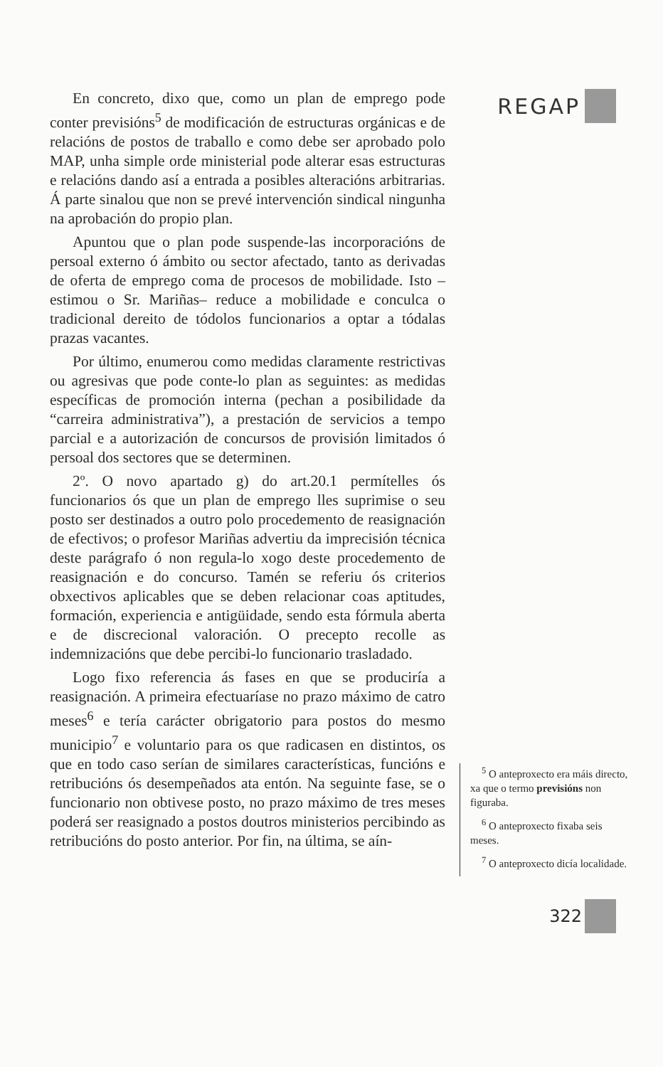En concreto, dixo que, como un plan de emprego pode conter previsións<sup>5</sup> de modificación de estructuras orgánicas e de relacións de postos de traballo e como debe ser aprobado polo MAP, unha simple orde ministerial pode alterar esas estructuras e relacións dando así a entrada a posibles alteracións arbitrarias. Á parte sinalou que non se prevé intervención sindical ningunha na aprobación do propio plan.
Apuntou que o plan pode suspende-las incorporacións de persoal externo ó ámbito ou sector afectado, tanto as derivadas de oferta de emprego coma de procesos de mobilidade. Isto –estimou o Sr. Mariñas– reduce a mobilidade e conculca o tradicional dereito de tódolos funcionarios a optar a tódalas prazas vacantes.
Por último, enumerou como medidas claramente restrictivas ou agresivas que pode conte-lo plan as seguintes: as medidas específicas de promoción interna (pechan a posibilidade da “carreira administrativa”), a prestación de servicios a tempo parcial e a autorización de concursos de provisión limitados ó persoal dos sectores que se determinen.
2º. O novo apartado g) do art.20.1 permítelles ós funcionarios ós que un plan de emprego lles suprimise o seu posto ser destinados a outro polo procedemento de reasignación de efectivos; o profesor Mariñas advertiu da imprecisión técnica deste parágrafo ó non regula-lo xogo deste procedemento de reasignación e do concurso. Tamén se referiu ós criterios obxectivos aplicables que se deben relacionar coas aptitudes, formación, experiencia e antigüidade, sendo esta fórmula aberta e de discrecional valoración. O precepto recolle as indemnizacións que debe percibi-lo funcionario trasladado.
Logo fixo referencia ás fases en que se produciría a reasignación. A primeira efectuaríase no prazo máximo de catro meses<sup>6</sup> e tería carácter obrigatorio para postos do mesmo municipio<sup>7</sup> e voluntario para os que radicasen en distintos, os que en todo caso serían de similares características, funcións e retribucións ós desempeñados ata entón. Na seguinte fase, se o funcionario non obtivese posto, no prazo máximo de tres meses poderá ser reasignado a postos doutros ministerios percibindo as retribucións do posto anterior. Por fin, na última, se aín-
REGAP
<sup>5</sup> O anteproxecto era máis directo, xa que o termo previsións non figuraba.
<sup>6</sup> O anteproxecto fixaba seis meses.
<sup>7</sup> O anteproxecto dicía localidade.
322